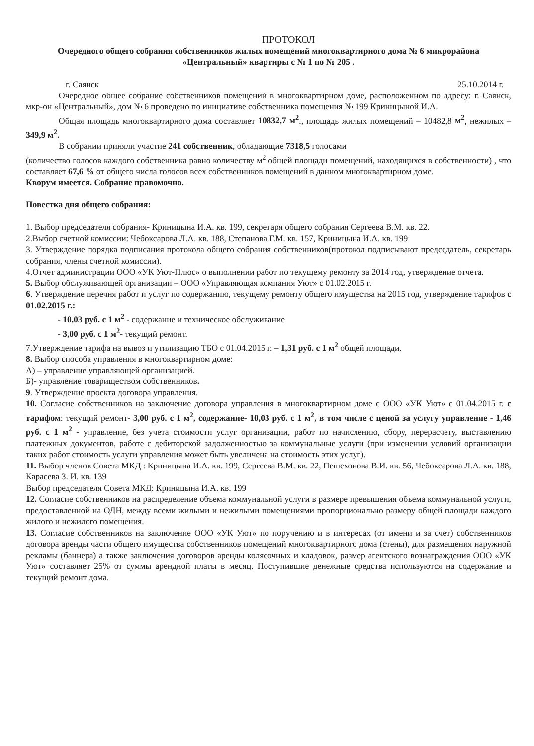ПРОТОКОЛ
Очередного общего собрания собственников жилых помещений многоквартирного дома № 6 микрорайона «Центральный» квартиры с № 1 по № 205 .
г. Саянск 25.10.2014 г.
Очередное общее собрание собственников помещений в многоквартирном доме, расположенном по адресу: г. Саянск, мкр-он «Центральный», дом № 6 проведено по инициативе собственника помещения № 199 Криницыной И.А.
Общая площадь многоквартирного дома составляет 10832,7 м<sup>2</sup>., площадь жилых помещений – 10482,8 м<sup>2</sup>, нежилых – 349,9 м<sup>2</sup>.
В собрании приняли участие 241 собственник, обладающие 7318,5 голосами
(количество голосов каждого собственника равно количеству м<sup>2</sup> общей площади помещений, находящихся в собственности) , что составляет 67,6 % от общего числа голосов всех собственников помещений в данном многоквартирном доме.
Кворум имеется. Собрание правомочно.
Повестка дня общего собрания:
1. Выбор председателя собрания- Криницына И.А. кв. 199, секретаря общего собрания Сергеева В.М. кв. 22.
2.Выбор счетной комиссии: Чебоксарова Л.А. кв. 188, Степанова Г.М. кв. 157, Криницына И.А. кв. 199
3. Утверждение порядка подписания протокола общего собрания собственников(протокол подписывают председатель, секретарь собрания, члены счетной комиссии).
4.Отчет администрации ООО «УК Уют-Плюс» о выполнении работ по текущему ремонту за 2014 год, утверждение отчета.
5. Выбор обслуживающей организации – ООО «Управляющая компания Уют» с 01.02.2015 г.
6. Утверждение перечня работ и услуг по содержанию, текущему ремонту общего имущества на 2015 год, утверждение тарифов с 01.02.2015 г.:
- 10,03 руб. с 1 м<sup>2</sup> - содержание и техническое обслуживание
- 3,00 руб. с 1 м<sup>2</sup>- текущий ремонт.
7.Утверждение тарифа на вывоз и утилизацию ТБО с 01.04.2015 г. – 1,31 руб. с 1 м<sup>2</sup> общей площади.
8. Выбор способа управления в многоквартирном доме:
А) – управление управляющей организацией.
Б)- управление товариществом собственников.
9. Утверждение проекта договора управления.
10. Согласие собственников на заключение договора управления в многоквартирном доме с ООО «УК Уют» с 01.04.2015 г. с тарифом: текущий ремонт- 3,00 руб. с 1 м<sup>2</sup>, содержание- 10,03 руб. с 1 м<sup>2</sup>, в том числе с ценой за услугу управление - 1,46 руб. с 1 м<sup>2</sup> - управление, без учета стоимости услуг организации, работ по начислению, сбору, перерасчету, выставлению платежных документов, работе с дебиторской задолженностью за коммунальные услуги (при изменении условий организации таких работ стоимость услуги управления может быть увеличена на стоимость этих услуг).
11. Выбор членов Совета МКД : Криницына И.А. кв. 199, Сергеева В.М. кв. 22, Пешехонова В.И. кв. 56, Чебоксарова Л.А. кв. 188, Карасева З. И. кв. 139
Выбор председателя Совета МКД: Криницына И.А. кв. 199
12. Согласие собственников на распределение объема коммунальной услуги в размере превышения объема коммунальной услуги, предоставленной на ОДН, между всеми жилыми и нежилыми помещениями пропорционально размеру общей площади каждого жилого и нежилого помещения.
13. Согласие собственников на заключение ООО «УК Уют» по поручению и в интересах (от имени и за счет) собственников договора аренды части общего имущества собственников помещений многоквартирного дома (стены), для размещения наружной рекламы (баннера) а также заключения договоров аренды колясочных и кладовок, размер агентского вознаграждения ООО «УК Уют» составляет 25% от суммы арендной платы в месяц. Поступившие денежные средства используются на содержание и текущий ремонт дома.